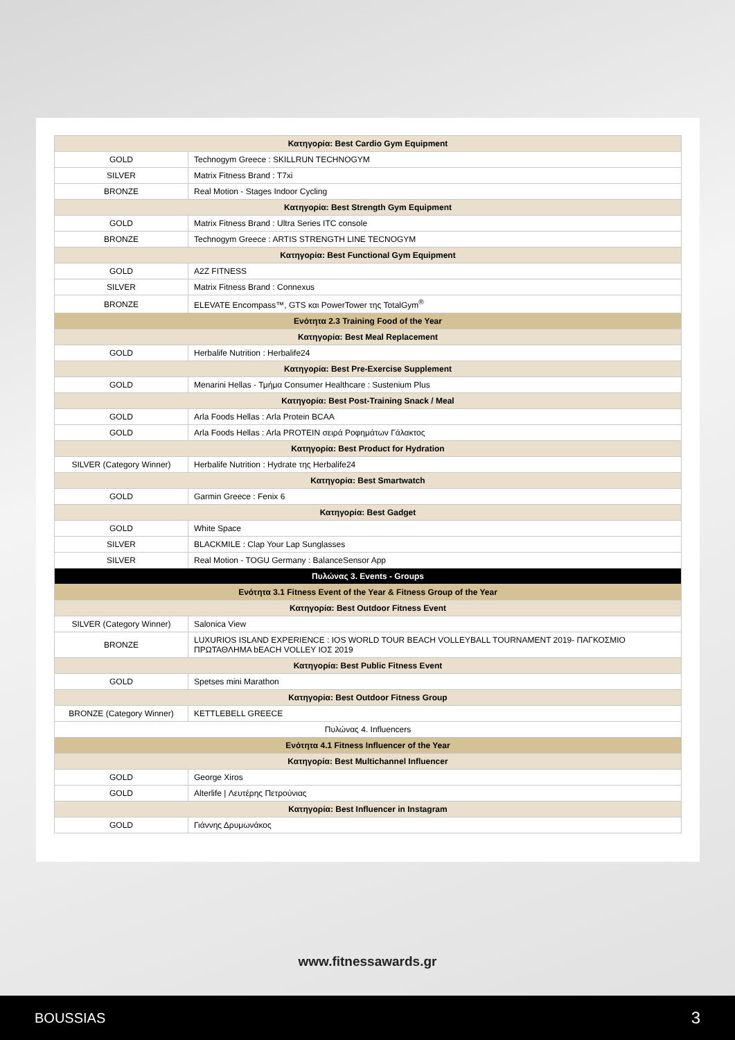| Κατηγορία: Best Cardio Gym Equipment | |
| GOLD | Technogym Greece : SKILLRUN TECHNOGYM |
| SILVER | Matrix Fitness Brand : T7xi |
| BRONZE | Real Motion - Stages Indoor Cycling |
| Κατηγορία: Best Strength Gym Equipment | |
| GOLD | Matrix Fitness Brand : Ultra Series ITC console |
| BRONZE | Technogym Greece : ARTIS STRENGTH LINE TECNOGYM |
| Κατηγορία: Best Functional Gym Equipment | |
| GOLD | A2Z FITNESS |
| SILVER | Matrix Fitness Brand : Connexus |
| BRONZE | ELEVATE Encompass™, GTS και PowerTower της TotalGym<sup>®</sup> |
| Ενότητα 2.3 Training Food of the Year | |
| Κατηγορία: Best Meal Replacement | |
| GOLD | Herbalife Nutrition : Herbalife24 |
| Κατηγορία: Best Pre-Exercise Supplement | |
| GOLD | Menarini Hellas - Τμήμα Consumer Healthcare : Sustenium Plus |
| Κατηγορία: Best Post-Training Snack / Meal | |
| GOLD | Arla Foods Hellas : Arla Protein BCAA |
| GOLD | Arla Foods Hellas : Arla PROTEIN σειρά Ροφημάτων Γάλακτος |
| Κατηγορία: Best Product for Hydration | |
| SILVER (Category Winner) | Herbalife Nutrition : Hydrate της Herbalife24 |
| Κατηγορία: Best Smartwatch | |
| GOLD | Garmin Greece : Fenix 6 |
| Κατηγορία: Best Gadget | |
| GOLD | White Space |
| SILVER | BLACKMILE : Clap Your Lap Sunglasses |
| SILVER | Real Motion - TOGU Germany : BalanceSensor App |
| Πυλώνας 3. Events - Groups | |
| Ενότητα 3.1 Fitness Event of the Year & Fitness Group of the Year | |
| Κατηγορία: Best Outdoor Fitness Event | |
| SILVER (Category Winner) | Salonica View |
| BRONZE | LUXURIOS ISLAND EXPERIENCE : IOS WORLD TOUR BEACH VOLLEYBALL TOURNAMENT 2019- ΠΑΓΚΟΣΜΙΟ ΠΡΩΤΑΘΛΗΜΑ bEACH VOLLEY ΙΟΣ 2019 |
| Κατηγορία: Best Public Fitness Event | |
| GOLD | Spetses mini Marathon |
| Κατηγορία: Best Outdoor Fitness Group | |
| BRONZE (Category Winner) | KETTLEBELL GREECE |
| Πυλώνας 4. Influencers | |
| Ενότητα 4.1 Fitness Influencer of the Year | |
| Κατηγορία: Best Multichannel Influencer | |
| GOLD | George Xiros |
| GOLD | Alterlife / Λευτέρης Πετρούνιας |
| Κατηγορία: Best Influencer in Instagram | |
| GOLD | Γιάννης Δρυμωνάκος |
www.fitnessawards.gr
BOUSSIAS 3